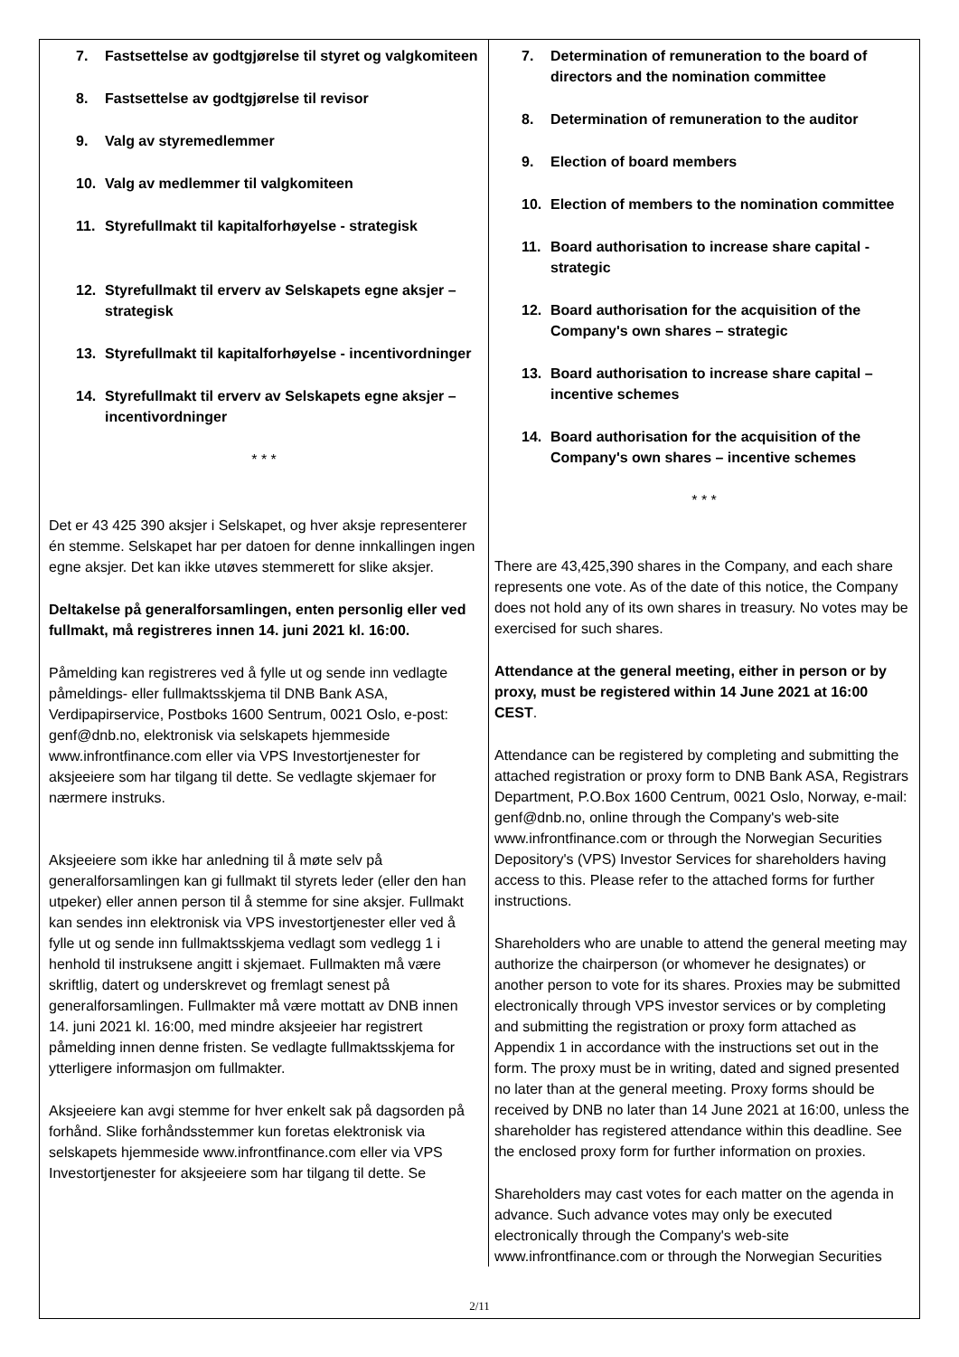7. Fastsettelse av godtgjørelse til styret og valgkomiteen
8. Fastsettelse av godtgjørelse til revisor
9. Valg av styremedlemmer
10. Valg av medlemmer til valgkomiteen
11. Styrefullmakt til kapitalforhøyelse - strategisk
12. Styrefullmakt til erverv av Selskapets egne aksjer – strategisk
13. Styrefullmakt til kapitalforhøyelse - incentivordninger
14. Styrefullmakt til erverv av Selskapets egne aksjer – incentivordninger
* * *
Det er 43 425 390 aksjer i Selskapet, og hver aksje representerer én stemme. Selskapet har per datoen for denne innkallingen ingen egne aksjer. Det kan ikke utøves stemmerett for slike aksjer.
Deltakelse på generalforsamlingen, enten personlig eller ved fullmakt, må registreres innen 14. juni 2021 kl. 16:00.
Påmelding kan registreres ved å fylle ut og sende inn vedlagte påmeldings- eller fullmaktsskjema til DNB Bank ASA, Verdipapirservice, Postboks 1600 Sentrum, 0021 Oslo, e-post: genf@dnb.no, elektronisk via selskapets hjemmeside www.infrontfinance.com eller via VPS Investortjenester for aksjeeiere som har tilgang til dette. Se vedlagte skjemaer for nærmere instruks.
Aksjeeiere som ikke har anledning til å møte selv på generalforsamlingen kan gi fullmakt til styrets leder (eller den han utpeker) eller annen person til å stemme for sine aksjer. Fullmakt kan sendes inn elektronisk via VPS investortjenester eller ved å fylle ut og sende inn fullmaktsskjema vedlagt som vedlegg 1 i henhold til instruksene angitt i skjemaet. Fullmakten må være skriftlig, datert og underskrevet og fremlagt senest på generalforsamlingen. Fullmakter må være mottatt av DNB innen 14. juni 2021 kl. 16:00, med mindre aksjeeier har registrert påmelding innen denne fristen. Se vedlagte fullmaktsskjema for ytterligere informasjon om fullmakter.
Aksjeeiere kan avgi stemme for hver enkelt sak på dagsorden på forhånd. Slike forhåndsstemmer kun foretas elektronisk via selskapets hjemmeside www.infrontfinance.com eller via VPS Investortjenester for aksjeeiere som har tilgang til dette. Se
7. Determination of remuneration to the board of directors and the nomination committee
8. Determination of remuneration to the auditor
9. Election of board members
10. Election of members to the nomination committee
11. Board authorisation to increase share capital - strategic
12. Board authorisation for the acquisition of the Company's own shares – strategic
13. Board authorisation to increase share capital – incentive schemes
14. Board authorisation for the acquisition of the Company's own shares – incentive schemes
* * *
There are 43,425,390 shares in the Company, and each share represents one vote. As of the date of this notice, the Company does not hold any of its own shares in treasury. No votes may be exercised for such shares.
Attendance at the general meeting, either in person or by proxy, must be registered within 14 June 2021 at 16:00 CEST.
Attendance can be registered by completing and submitting the attached registration or proxy form to DNB Bank ASA, Registrars Department, P.O.Box 1600 Centrum, 0021 Oslo, Norway, e-mail: genf@dnb.no, online through the Company's web-site www.infrontfinance.com or through the Norwegian Securities Depository's (VPS) Investor Services for shareholders having access to this. Please refer to the attached forms for further instructions.
Shareholders who are unable to attend the general meeting may authorize the chairperson (or whomever he designates) or another person to vote for its shares. Proxies may be submitted electronically through VPS investor services or by completing and submitting the registration or proxy form attached as Appendix 1 in accordance with the instructions set out in the form. The proxy must be in writing, dated and signed presented no later than at the general meeting. Proxy forms should be received by DNB no later than 14 June 2021 at 16:00, unless the shareholder has registered attendance within this deadline. See the enclosed proxy form for further information on proxies.
Shareholders may cast votes for each matter on the agenda in advance. Such advance votes may only be executed electronically through the Company's web-site www.infrontfinance.com or through the Norwegian Securities
2/11